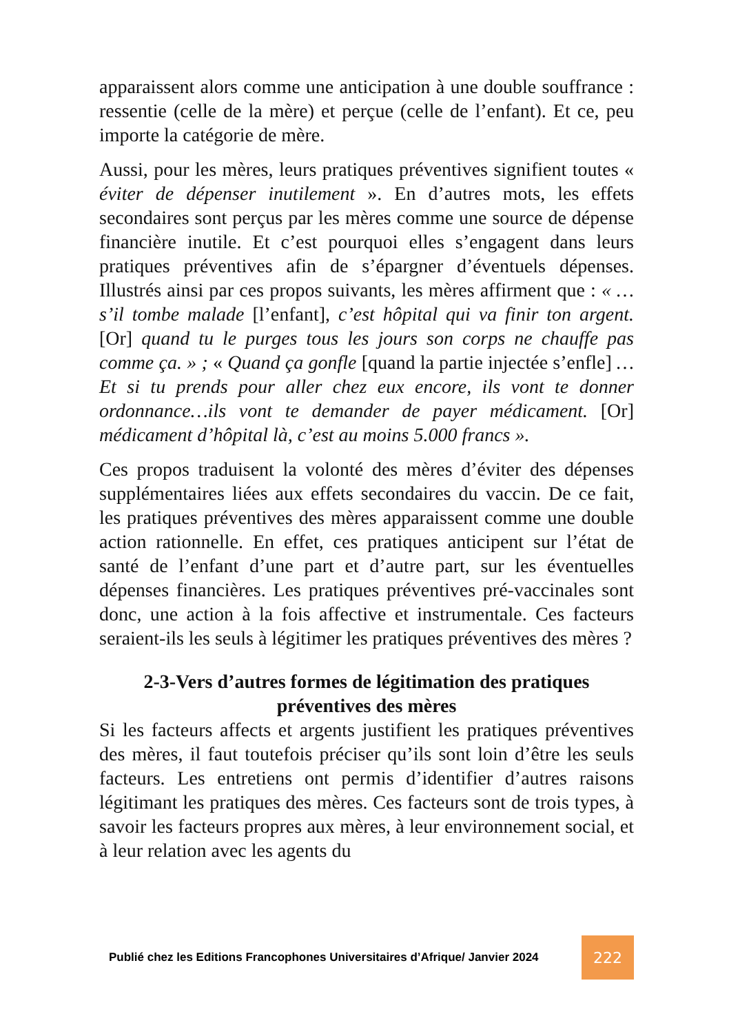apparaissent alors comme une anticipation à une double souffrance : ressentie (celle de la mère) et perçue (celle de l’enfant). Et ce, peu importe la catégorie de mère.
Aussi, pour les mères, leurs pratiques préventives signifient toutes « éviter de dépenser inutilement ». En d’autres mots, les effets secondaires sont perçus par les mères comme une source de dépense financière inutile. Et c’est pourquoi elles s’engagent dans leurs pratiques préventives afin de s’épargner d’éventuels dépenses. Illustrés ainsi par ces propos suivants, les mères affirment que : « … s’il tombe malade [l’enfant], c’est hôpital qui va finir ton argent. [Or] quand tu le purges tous les jours son corps ne chauffe pas comme ça. » ; « Quand ça gonfle [quand la partie injectée s’enfle] …Et si tu prends pour aller chez eux encore, ils vont te donner ordonnance…ils vont te demander de payer médicament. [Or] médicament d’hôpital là, c’est au moins 5.000 francs ».
Ces propos traduisent la volonté des mères d’éviter des dépenses supplémentaires liées aux effets secondaires du vaccin. De ce fait, les pratiques préventives des mères apparaissent comme une double action rationnelle. En effet, ces pratiques anticipent sur l’état de santé de l’enfant d’une part et d’autre part, sur les éventuelles dépenses financières. Les pratiques préventives pré-vaccinales sont donc, une action à la fois affective et instrumentale. Ces facteurs seraient-ils les seuls à légitimer les pratiques préventives des mères ?
2-3-Vers d’autres formes de légitimation des pratiques préventives des mères
Si les facteurs affects et argents justifient les pratiques préventives des mères, il faut toutefois préciser qu’ils sont loin d’être les seuls facteurs. Les entretiens ont permis d’identifier d’autres raisons légitimant les pratiques des mères. Ces facteurs sont de trois types, à savoir les facteurs propres aux mères, à leur environnement social, et à leur relation avec les agents du
Publié chez les Editions Francophones Universitaires d’Afrique/ Janvier 2024 222